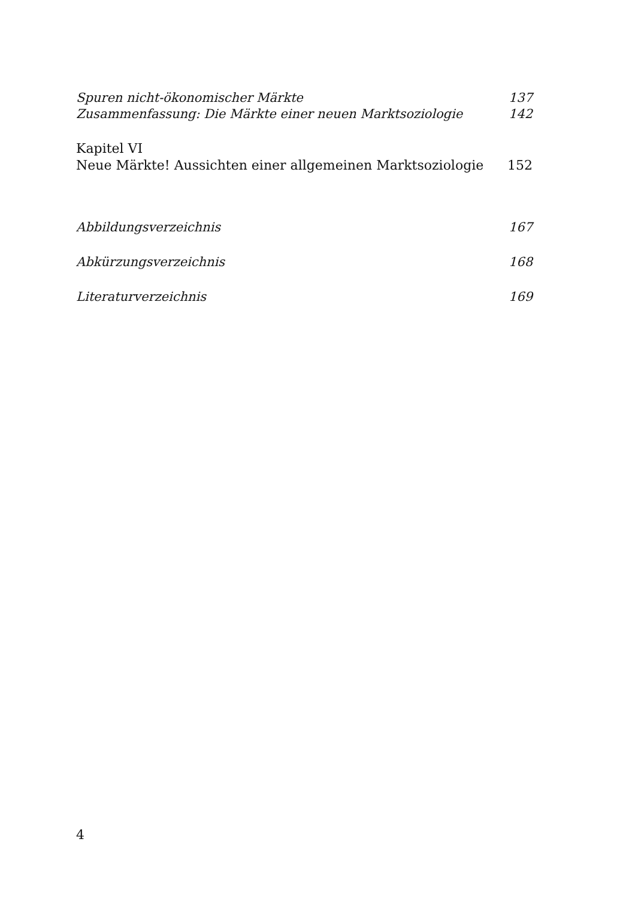Spuren nicht-ökonomischer Märkte 137
Zusammenfassung: Die Märkte einer neuen Marktsoziologie 142
Kapitel VI
Neue Märkte! Aussichten einer allgemeinen Marktsoziologie 152
Abbildungsverzeichnis 167
Abkürzungsverzeichnis 168
Literaturverzeichnis 169
4